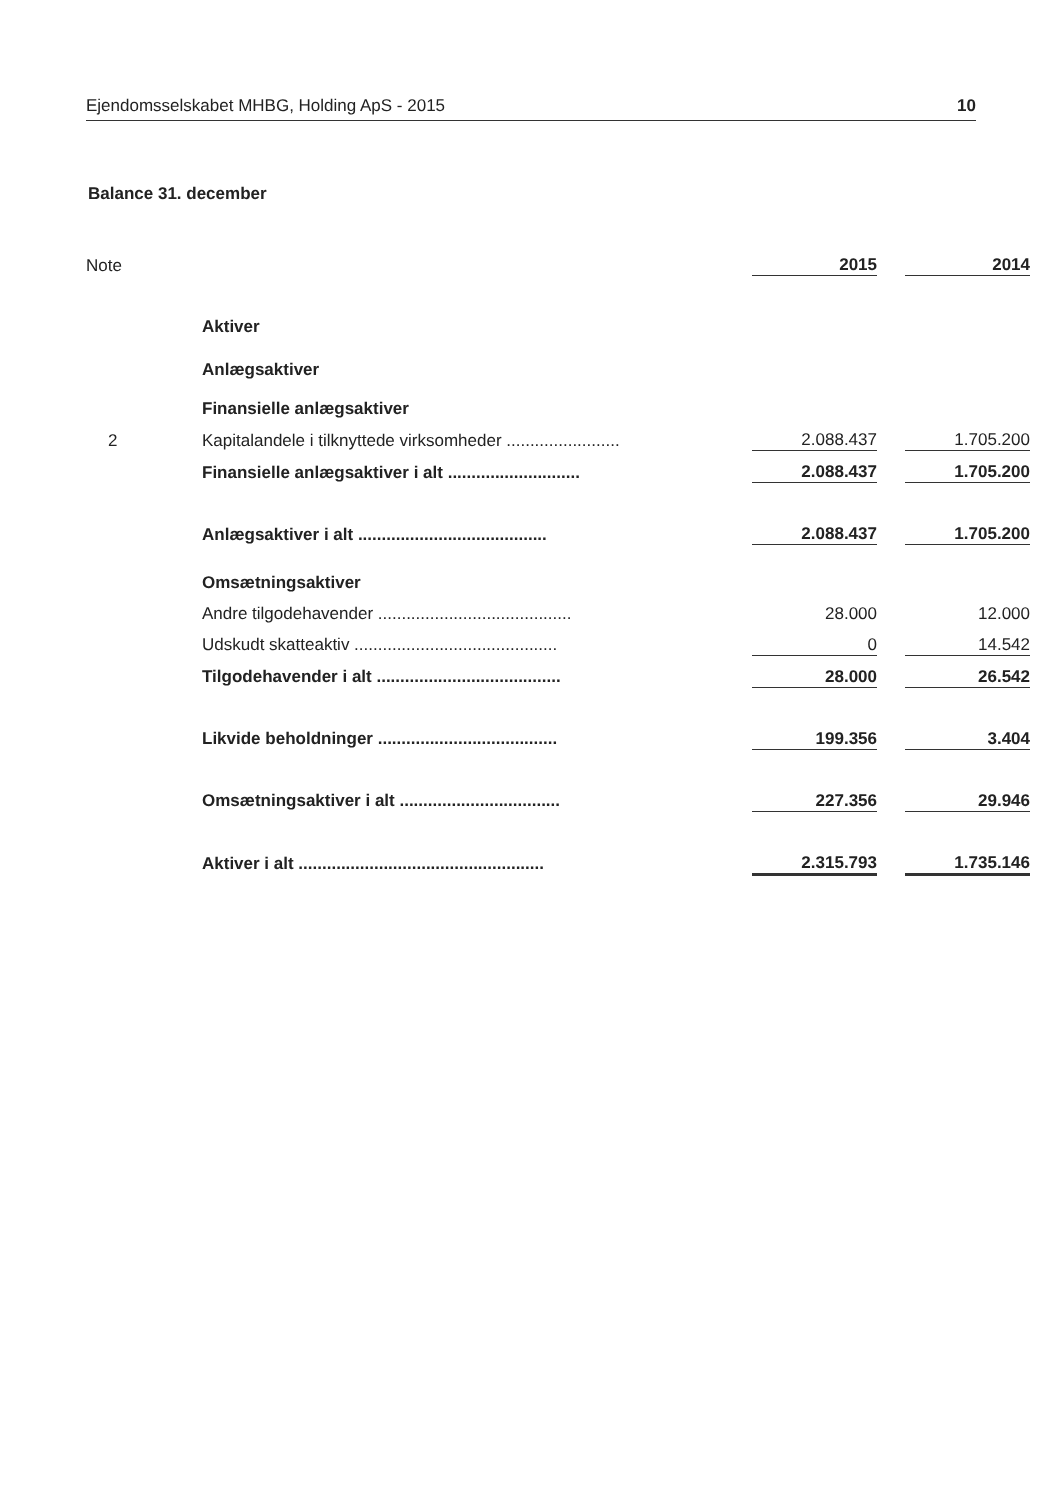Ejendomsselskabet MHBG, Holding ApS - 2015 10
Balance 31. december
| Note | | | 2015 | | 2014 |
| --- | --- | --- | --- | --- | --- |
| | Aktiver | | | | |
| | Anlægsaktiver | | | | |
| | Finansielle anlægsaktiver | | | | |
| 2 | Kapitalandele i tilknyttede virksomheder ........................ | | 2.088.437 | | 1.705.200 |
| | Finansielle anlægsaktiver i alt ............................ | | 2.088.437 | | 1.705.200 |
| | Anlægsaktiver i alt ........................................ | | 2.088.437 | | 1.705.200 |
| | Omsætningsaktiver | | | | |
| | Andre tilgodehavender ......................................... | | 28.000 | | 12.000 |
| | Udskudt skatteaktiv ........................................... | | 0 | | 14.542 |
| | Tilgodehavender i alt ....................................... | | 28.000 | | 26.542 |
| | Likvide beholdninger ...................................... | | 199.356 | | 3.404 |
| | Omsætningsaktiver i alt .................................. | | 227.356 | | 29.946 |
| | Aktiver i alt .................................................... | | 2.315.793 | | 1.735.146 |